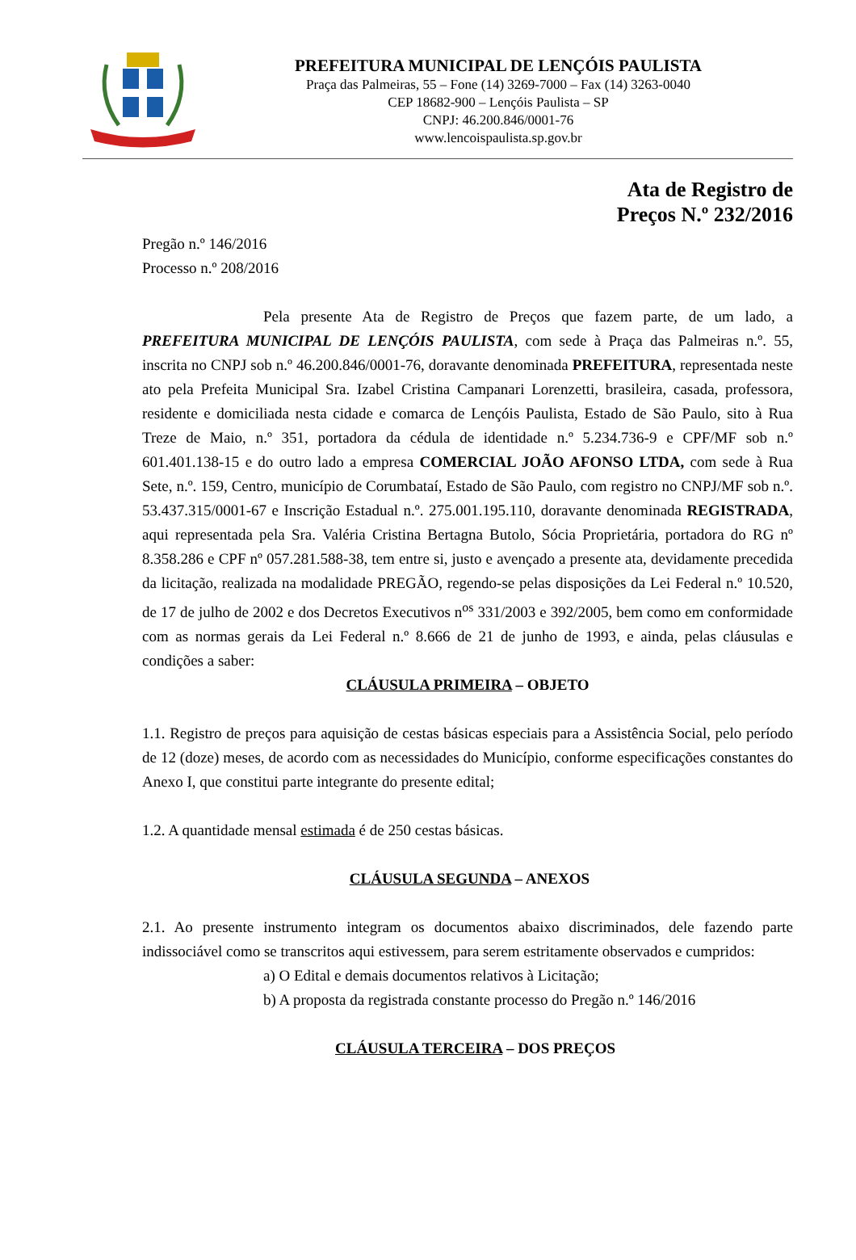PREFEITURA MUNICIPAL DE LENÇÓIS PAULISTA
Praça das Palmeiras, 55 – Fone (14) 3269-7000 – Fax (14) 3263-0040
CEP 18682-900 – Lençóis Paulista – SP
CNPJ: 46.200.846/0001-76
www.lencoispaulista.sp.gov.br
Ata de Registro de
Preços N.º 232/2016
Pregão n.º 146/2016
Processo n.º 208/2016
Pela presente Ata de Registro de Preços que fazem parte, de um lado, a PREFEITURA MUNICIPAL DE LENÇÓIS PAULISTA, com sede à Praça das Palmeiras n.º. 55, inscrita no CNPJ sob n.º 46.200.846/0001-76, doravante denominada PREFEITURA, representada neste ato pela Prefeita Municipal Sra. Izabel Cristina Campanari Lorenzetti, brasileira, casada, professora, residente e domiciliada nesta cidade e comarca de Lençóis Paulista, Estado de São Paulo, sito à Rua Treze de Maio, n.º 351, portadora da cédula de identidade n.º 5.234.736-9 e CPF/MF sob n.º 601.401.138-15 e do outro lado a empresa COMERCIAL JOÃO AFONSO LTDA, com sede à Rua Sete, n.º. 159, Centro, município de Corumbataí, Estado de São Paulo, com registro no CNPJ/MF sob n.º. 53.437.315/0001-67 e Inscrição Estadual n.º. 275.001.195.110, doravante denominada REGISTRADA, aqui representada pela Sra. Valéria Cristina Bertagna Butolo, Sócia Proprietária, portadora do RG nº 8.358.286 e CPF nº 057.281.588-38, tem entre si, justo e avençado a presente ata, devidamente precedida da licitação, realizada na modalidade PREGÃO, regendo-se pelas disposições da Lei Federal n.º 10.520, de 17 de julho de 2002 e dos Decretos Executivos n<sup>os</sup> 331/2003 e 392/2005, bem como em conformidade com as normas gerais da Lei Federal n.º 8.666 de 21 de junho de 1993, e ainda, pelas cláusulas e condições a saber:
CLÁUSULA PRIMEIRA – OBJETO
1.1. Registro de preços para aquisição de cestas básicas especiais para a Assistência Social, pelo período de 12 (doze) meses, de acordo com as necessidades do Município, conforme especificações constantes do Anexo I, que constitui parte integrante do presente edital;
1.2. A quantidade mensal estimada é de 250 cestas básicas.
CLÁUSULA SEGUNDA – ANEXOS
2.1. Ao presente instrumento integram os documentos abaixo discriminados, dele fazendo parte indissociável como se transcritos aqui estivessem, para serem estritamente observados e cumpridos:
a) O Edital e demais documentos relativos à Licitação;
b) A proposta da registrada constante processo do Pregão n.º 146/2016
CLÁUSULA TERCEIRA – DOS PREÇOS